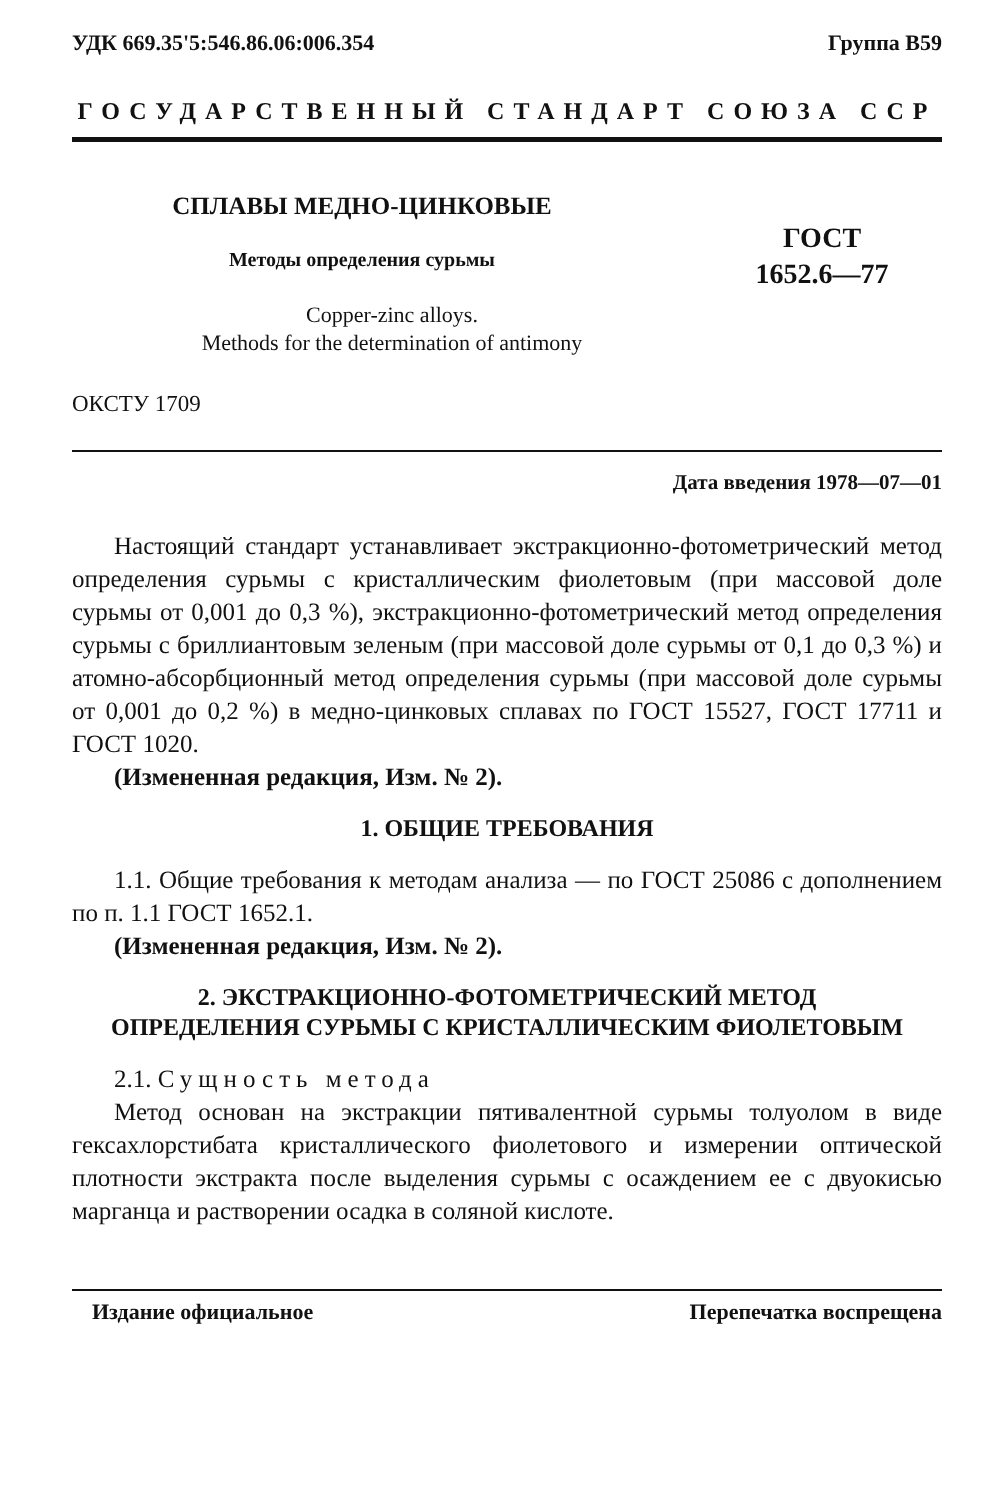УДК 669.35'5:546.86.06:006.354 Группа В59
ГОСУДАРСТВЕННЫЙ СТАНДАРТ СОЮЗА ССР
СПЛАВЫ МЕДНО-ЦИНКОВЫЕ
Методы определения сурьмы
Copper-zinc alloys.
Methods for the determination of antimony
ГОСТ
1652.6—77
ОКСТУ 1709
Дата введения 1978—07—01
Настоящий стандарт устанавливает экстракционно-фотометрический метод определения сурьмы с кристаллическим фиолетовым (при массовой доле сурьмы от 0,001 до 0,3 %), экстракционно-фотометрический метод определения сурьмы с бриллиантовым зеленым (при массовой доле сурьмы от 0,1 до 0,3 %) и атомно-абсорбционный метод определения сурьмы (при массовой доле сурьмы от 0,001 до 0,2 %) в медно-цинковых сплавах по ГОСТ 15527, ГОСТ 17711 и ГОСТ 1020.
(Измененная редакция, Изм. № 2).
1. ОБЩИЕ ТРЕБОВАНИЯ
1.1. Общие требования к методам анализа — по ГОСТ 25086 с дополнением по п. 1.1 ГОСТ 1652.1.
(Измененная редакция, Изм. № 2).
2. ЭКСТРАКЦИОННО-ФОТОМЕТРИЧЕСКИЙ МЕТОД
ОПРЕДЕЛЕНИЯ СУРЬМЫ С КРИСТАЛЛИЧЕСКИМ ФИОЛЕТОВЫМ
2.1. Сущность метода
Метод основан на экстракции пятивалентной сурьмы толуолом в виде гексахлорстибата кристаллического фиолетового и измерении оптической плотности экстракта после выделения сурьмы с осаждением ее с двуокисью марганца и растворении осадка в соляной кислоте.
Издание официальное Перепечатка воспрещена